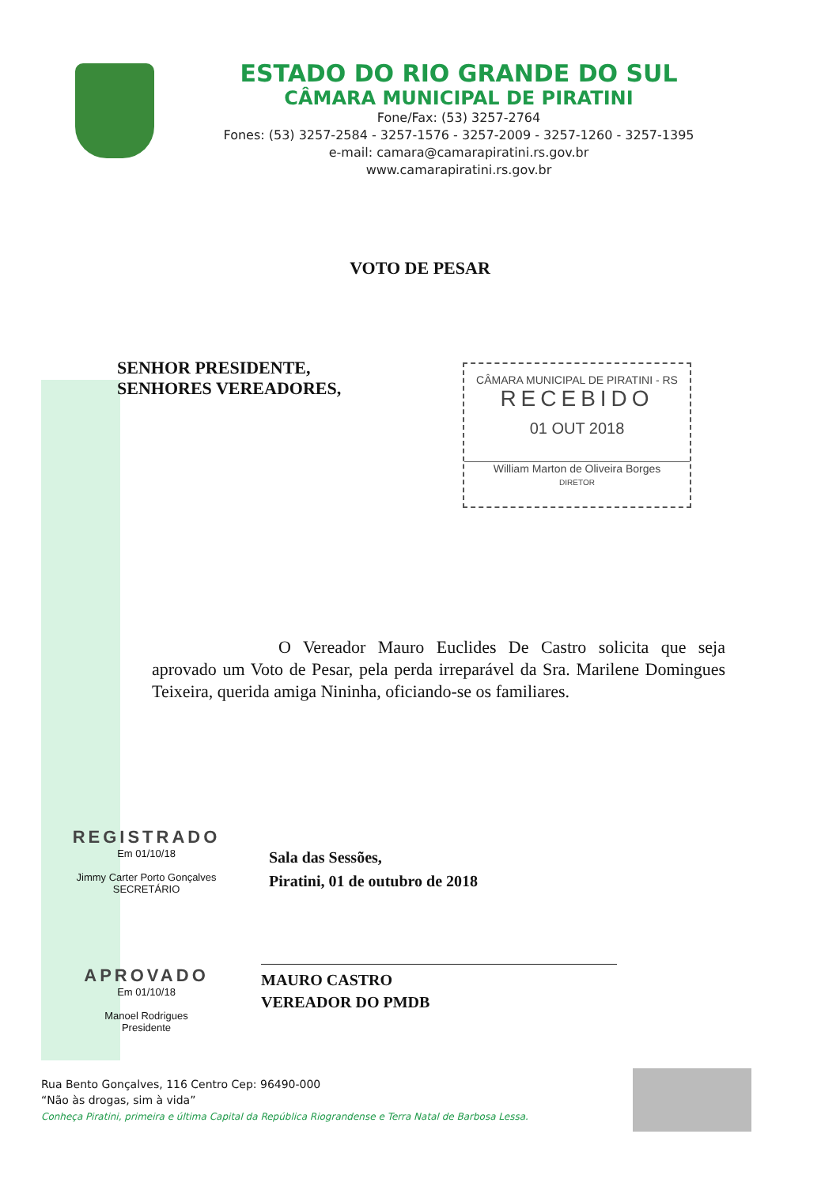ESTADO DO RIO GRANDE DO SUL
CÂMARA MUNICIPAL DE PIRATINI
Fone/Fax: (53) 3257-2764
Fones: (53) 3257-2584 - 3257-1576 - 3257-2009 - 3257-1260 - 3257-1395
e-mail: camara@camarapiratini.rs.gov.br
www.camarapiratini.rs.gov.br
VOTO DE PESAR
SENHOR PRESIDENTE,
SENHORES VEREADORES,
CÂMARA MUNICIPAL DE PIRATINI - RS
RECEBIDO
01 OUT 2018
William Marton de Oliveira Borges
DIRETOR
O Vereador Mauro Euclides De Castro solicita que seja aprovado um Voto de Pesar, pela perda irreparável da Sra. Marilene Domingues Teixeira, querida amiga Nininha, oficiando-se os familiares.
Sala das Sessões,
Piratini, 01 de outubro de 2018
REGISTRADO
Em 01/10/18
Jimmy Carter Porto Gonçalves
SECRETÁRIO
MAURO CASTRO
VEREADOR DO PMDB
APROVADO
Em 01/10/18
Manoel Rodrigues
Presidente
Rua Bento Gonçalves, 116 Centro Cep: 96490-000
“Não às drogas, sim à vida”
Conheça Piratini, primeira e última Capital da República Riograndense e Terra Natal de Barbosa Lessa.